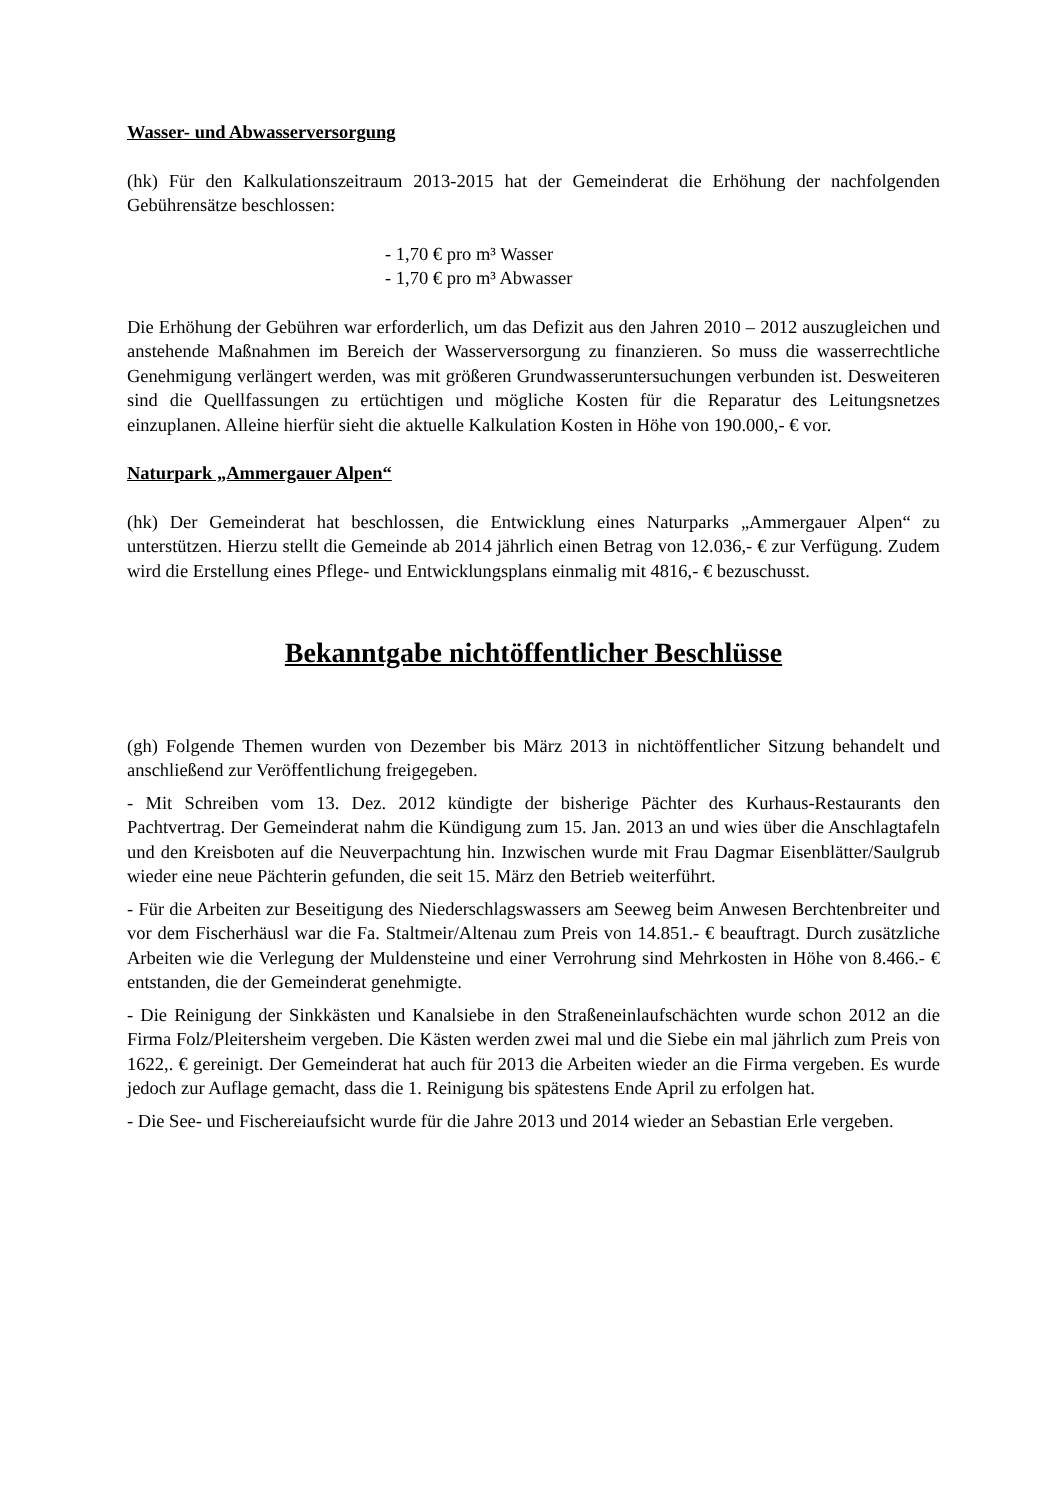Wasser- und Abwasserversorgung
(hk) Für den Kalkulationszeitraum 2013-2015 hat der Gemeinderat die Erhöhung der nachfolgenden Gebührensätze beschlossen:
- 1,70 € pro m³ Wasser
- 1,70 € pro m³ Abwasser
Die Erhöhung der Gebühren war erforderlich, um das Defizit aus den Jahren 2010 – 2012 auszugleichen und anstehende Maßnahmen im Bereich der Wasserversorgung zu finanzieren. So muss die wasserrechtliche Genehmigung verlängert werden, was mit größeren Grundwasseruntersuchungen verbunden ist. Desweiteren sind die Quellfassungen zu ertüchtigen und mögliche Kosten für die Reparatur des Leitungsnetzes einzuplanen. Alleine hierfür sieht die aktuelle Kalkulation Kosten in Höhe von 190.000,- € vor.
Naturpark „Ammergauer Alpen“
(hk) Der Gemeinderat hat beschlossen, die Entwicklung eines Naturparks „Ammergauer Alpen“ zu unterstützen. Hierzu stellt die Gemeinde ab 2014 jährlich einen Betrag von 12.036,- € zur Verfügung. Zudem wird die Erstellung eines Pflege- und Entwicklungsplans einmalig mit 4816,- € bezuschusst.
Bekanntgabe nichtöffentlicher Beschlüsse
(gh) Folgende Themen wurden von Dezember bis März 2013 in nichtöffentlicher Sitzung behandelt und anschließend zur Veröffentlichung freigegeben.
- Mit Schreiben vom 13. Dez. 2012 kündigte der bisherige Pächter des Kurhaus-Restaurants den Pachtvertrag. Der Gemeinderat nahm die Kündigung zum 15. Jan. 2013 an und wies über die Anschlagtafeln und den Kreisboten auf die Neuverpachtung hin. Inzwischen wurde mit Frau Dagmar Eisenblätter/Saulgrub wieder eine neue Pächterin gefunden, die seit 15. März den Betrieb weiterführt.
- Für die Arbeiten zur Beseitigung des Niederschlagswassers am Seeweg beim Anwesen Berchtenbreiter und vor dem Fischerhäusl war die Fa. Staltmeir/Altenau zum Preis von 14.851.- € beauftragt. Durch zusätzliche Arbeiten wie die Verlegung der Muldensteine und einer Verrohrung sind Mehrkosten in Höhe von 8.466.- € entstanden, die der Gemeinderat genehmigte.
- Die Reinigung der Sinkkästen und Kanalsiebe in den Straßeneinlaufschächten wurde schon 2012 an die Firma Folz/Pleitersheim vergeben. Die Kästen werden zwei mal und die Siebe ein mal jährlich zum Preis von 1622,. € gereinigt. Der Gemeinderat hat auch für 2013 die Arbeiten wieder an die Firma vergeben. Es wurde jedoch zur Auflage gemacht, dass die 1. Reinigung bis spätestens Ende April zu erfolgen hat.
- Die See- und Fischereiaufsicht wurde für die Jahre 2013 und 2014 wieder an Sebastian Erle vergeben.